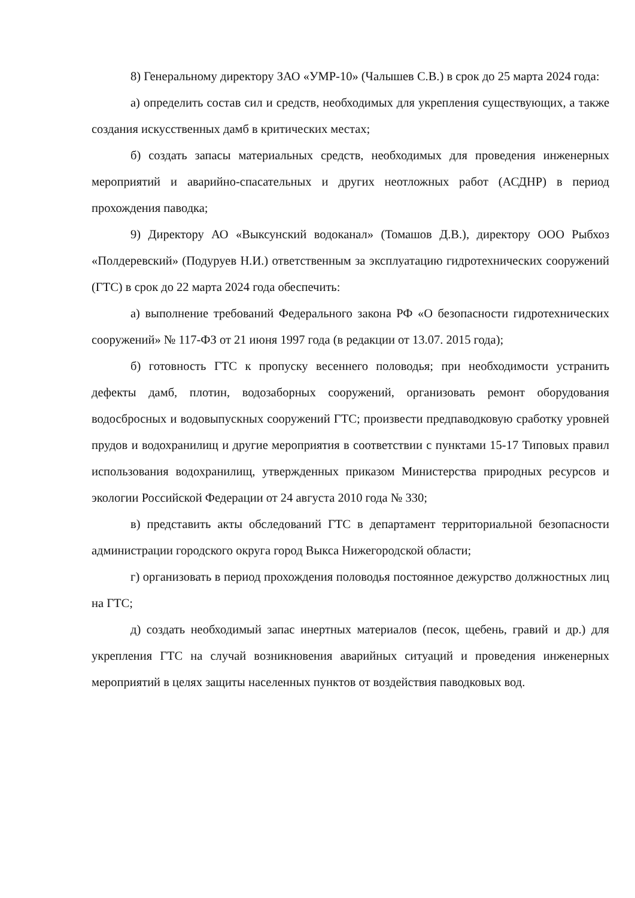8) Генеральному директору ЗАО «УМР-10» (Чалышев С.В.) в срок до 25 марта 2024 года:
а) определить состав сил и средств, необходимых для укрепления существующих, а также создания искусственных дамб в критических местах;
б) создать запасы материальных средств, необходимых для проведения инженерных мероприятий и аварийно-спасательных и других неотложных работ (АСДНР) в период прохождения паводка;
9) Директору АО «Выксунский водоканал» (Томашов Д.В.), директору ООО Рыбхоз «Полдеревский» (Подуруев Н.И.) ответственным за эксплуатацию гидротехнических сооружений (ГТС) в срок до 22 марта 2024 года обеспечить:
а) выполнение требований Федерального закона РФ «О безопасности гидротехнических сооружений» № 117-ФЗ от 21 июня 1997 года (в редакции от 13.07. 2015 года);
б) готовность ГТС к пропуску весеннего половодья; при необходимости устранить дефекты дамб, плотин, водозаборных сооружений, организовать ремонт оборудования водосбросных и водовыпускных сооружений ГТС; произвести предпаводковую сработку уровней прудов и водохранилищ и другие мероприятия в соответствии с пунктами 15-17 Типовых правил использования водохранилищ, утвержденных приказом Министерства природных ресурсов и экологии Российской Федерации от 24 августа 2010 года № 330;
в) представить акты обследований ГТС в департамент территориальной безопасности администрации городского округа город Выкса Нижегородской области;
г) организовать в период прохождения половодья постоянное дежурство должностных лиц на ГТС;
д) создать необходимый запас инертных материалов (песок, щебень, гравий и др.) для укрепления ГТС на случай возникновения аварийных ситуаций и проведения инженерных мероприятий в целях защиты населенных пунктов от воздействия паводковых вод.